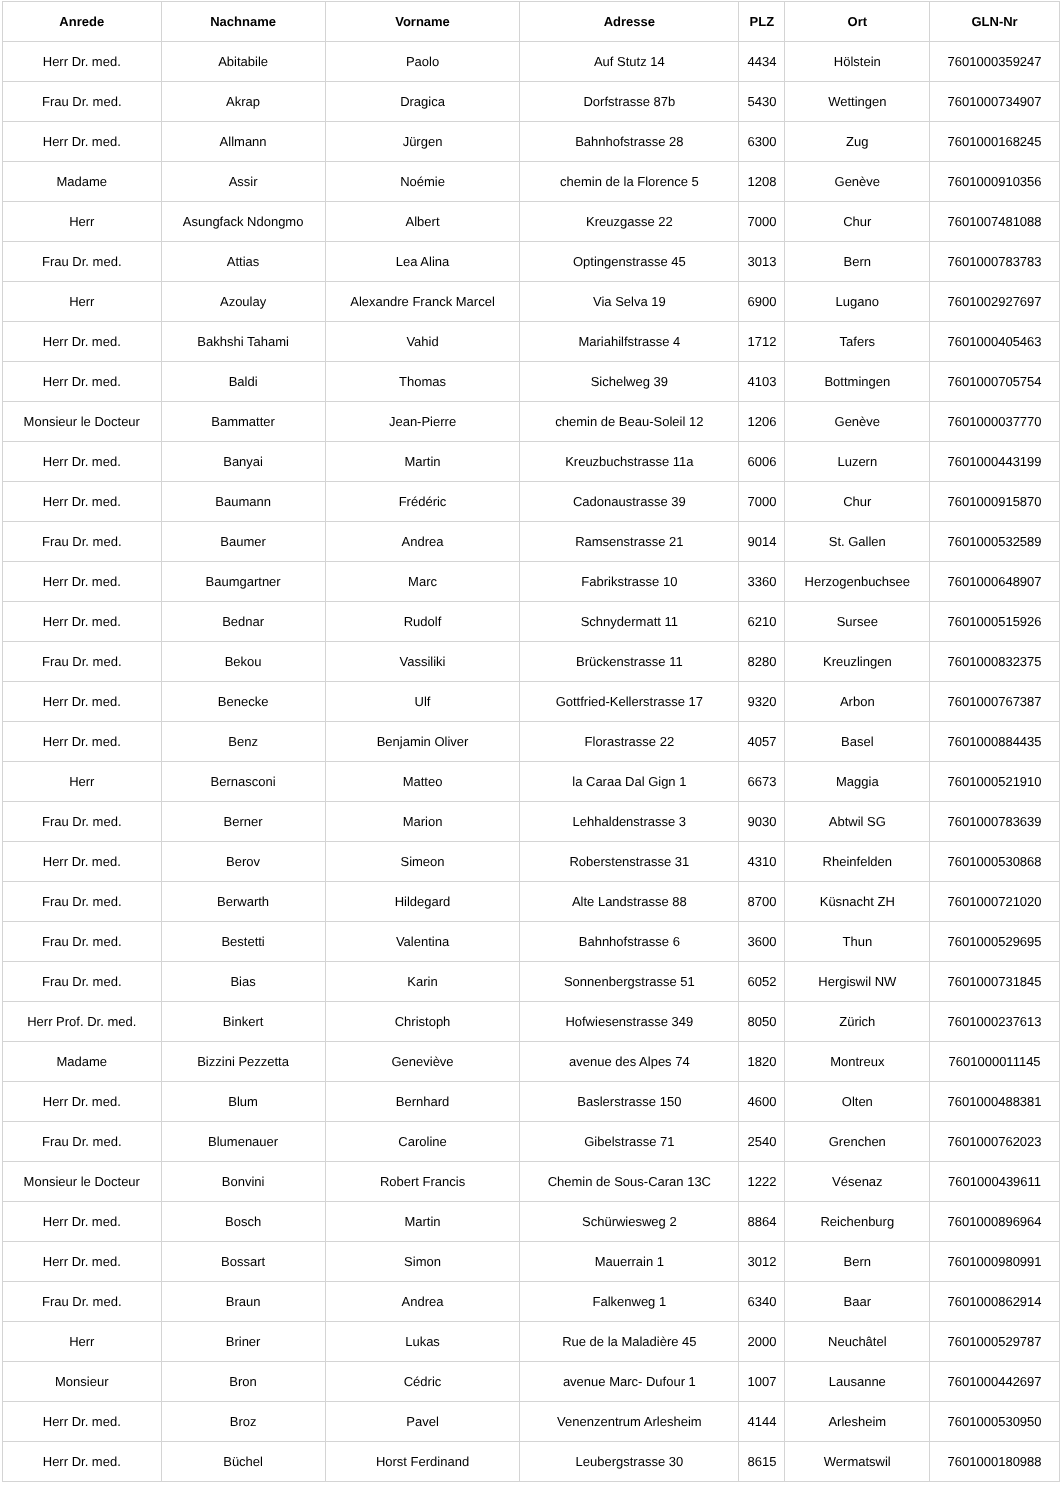| Anrede | Nachname | Vorname | Adresse | PLZ | Ort | GLN-Nr |
| --- | --- | --- | --- | --- | --- | --- |
| Herr Dr. med. | Abitabile | Paolo | Auf Stutz 14 | 4434 | Hölstein | 7601000359247 |
| Frau Dr. med. | Akrap | Dragica | Dorfstrasse 87b | 5430 | Wettingen | 7601000734907 |
| Herr Dr. med. | Allmann | Jürgen | Bahnhofstrasse 28 | 6300 | Zug | 7601000168245 |
| Madame | Assir | Noémie | chemin de la Florence 5 | 1208 | Genève | 7601000910356 |
| Herr | Asungfack Ndongmo | Albert | Kreuzgasse 22 | 7000 | Chur | 7601007481088 |
| Frau Dr. med. | Attias | Lea Alina | Optingenstrasse 45 | 3013 | Bern | 7601000783783 |
| Herr | Azoulay | Alexandre Franck Marcel | Via Selva 19 | 6900 | Lugano | 7601002927697 |
| Herr Dr. med. | Bakhshi Tahami | Vahid | Mariahilfstrasse 4 | 1712 | Tafers | 7601000405463 |
| Herr Dr. med. | Baldi | Thomas | Sichelweg 39 | 4103 | Bottmingen | 7601000705754 |
| Monsieur le Docteur | Bammatter | Jean-Pierre | chemin de Beau-Soleil 12 | 1206 | Genève | 7601000037770 |
| Herr Dr. med. | Banyai | Martin | Kreuzbuchstrasse 11a | 6006 | Luzern | 7601000443199 |
| Herr Dr. med. | Baumann | Frédéric | Cadonaustrasse 39 | 7000 | Chur | 7601000915870 |
| Frau Dr. med. | Baumer | Andrea | Ramsenstrasse 21 | 9014 | St. Gallen | 7601000532589 |
| Herr Dr. med. | Baumgartner | Marc | Fabrikstrasse 10 | 3360 | Herzogenbuchsee | 7601000648907 |
| Herr Dr. med. | Bednar | Rudolf | Schnydermatt 11 | 6210 | Sursee | 7601000515926 |
| Frau Dr. med. | Bekou | Vassiliki | Brückenstrasse 11 | 8280 | Kreuzlingen | 7601000832375 |
| Herr Dr. med. | Benecke | Ulf | Gottfried-Kellerstrasse 17 | 9320 | Arbon | 7601000767387 |
| Herr Dr. med. | Benz | Benjamin Oliver | Florastrasse 22 | 4057 | Basel | 7601000884435 |
| Herr | Bernasconi | Matteo | la Caraa Dal Gign 1 | 6673 | Maggia | 7601000521910 |
| Frau Dr. med. | Berner | Marion | Lehhaldenstrasse 3 | 9030 | Abtwil SG | 7601000783639 |
| Herr Dr. med. | Berov | Simeon | Roberstenstrasse 31 | 4310 | Rheinfelden | 7601000530868 |
| Frau Dr. med. | Berwarth | Hildegard | Alte Landstrasse 88 | 8700 | Küsnacht ZH | 7601000721020 |
| Frau Dr. med. | Bestetti | Valentina | Bahnhofstrasse 6 | 3600 | Thun | 7601000529695 |
| Frau Dr. med. | Bias | Karin | Sonnenbergstrasse 51 | 6052 | Hergiswil NW | 7601000731845 |
| Herr Prof. Dr. med. | Binkert | Christoph | Hofwiesenstrasse 349 | 8050 | Zürich | 7601000237613 |
| Madame | Bizzini Pezzetta | Geneviève | avenue des Alpes 74 | 1820 | Montreux | 7601000011145 |
| Herr Dr. med. | Blum | Bernhard | Baslerstrasse 150 | 4600 | Olten | 7601000488381 |
| Frau Dr. med. | Blumenauer | Caroline | Gibelstrasse 71 | 2540 | Grenchen | 7601000762023 |
| Monsieur le Docteur | Bonvini | Robert Francis | Chemin de Sous-Caran 13C | 1222 | Vésenaz | 7601000439611 |
| Herr Dr. med. | Bosch | Martin | Schürwiesweg 2 | 8864 | Reichenburg | 7601000896964 |
| Herr Dr. med. | Bossart | Simon | Mauerrain 1 | 3012 | Bern | 7601000980991 |
| Frau Dr. med. | Braun | Andrea | Falkenweg 1 | 6340 | Baar | 7601000862914 |
| Herr | Briner | Lukas | Rue de la Maladière 45 | 2000 | Neuchâtel | 7601000529787 |
| Monsieur | Bron | Cédric | avenue Marc- Dufour 1 | 1007 | Lausanne | 7601000442697 |
| Herr Dr. med. | Broz | Pavel | Venenzentrum Arlesheim | 4144 | Arlesheim | 7601000530950 |
| Herr Dr. med. | Büchel | Horst Ferdinand | Leubergstrasse 30 | 8615 | Wermatswil | 7601000180988 |